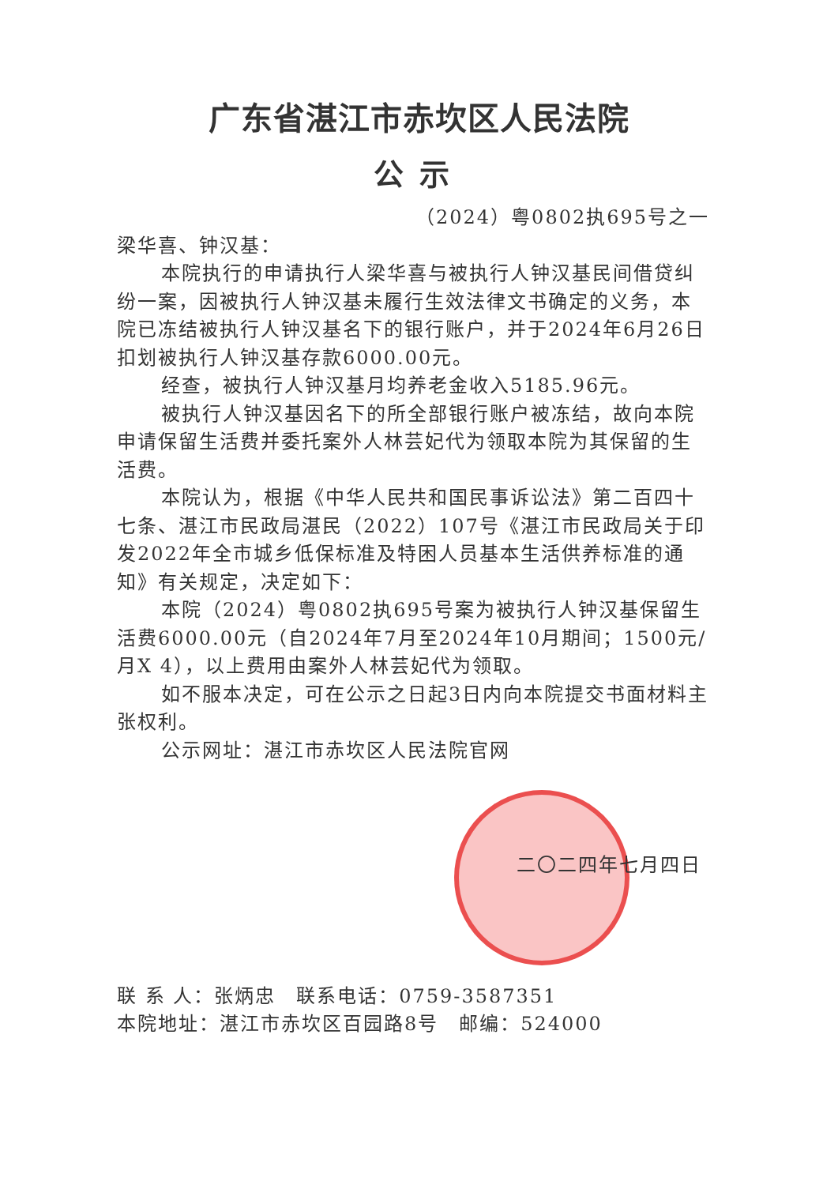广东省湛江市赤坎区人民法院
公示
（2024）粤0802执695号之一
梁华喜、钟汉基：
本院执行的申请执行人梁华喜与被执行人钟汉基民间借贷纠纷一案，因被执行人钟汉基未履行生效法律文书确定的义务，本院已冻结被执行人钟汉基名下的银行账户，并于2024年6月26日扣划被执行人钟汉基存款6000.00元。
经查，被执行人钟汉基月均养老金收入5185.96元。
被执行人钟汉基因名下的所全部银行账户被冻结，故向本院申请保留生活费并委托案外人林芸妃代为领取本院为其保留的生活费。
本院认为，根据《中华人民共和国民事诉讼法》第二百四十七条、湛江市民政局湛民（2022）107号《湛江市民政局关于印发2022年全市城乡低保标准及特困人员基本生活供养标准的通知》有关规定，决定如下：
本院（2024）粤0802执695号案为被执行人钟汉基保留生活费6000.00元（自2024年7月至2024年10月期间；1500元/月X 4），以上费用由案外人林芸妃代为领取。
如不服本决定，可在公示之日起3日内向本院提交书面材料主张权利。
公示网址：湛江市赤坎区人民法院官网
二〇二四年七月四日
联 系 人：张炳忠　联系电话：0759-3587351
本院地址：湛江市赤坎区百园路8号　邮编：524000